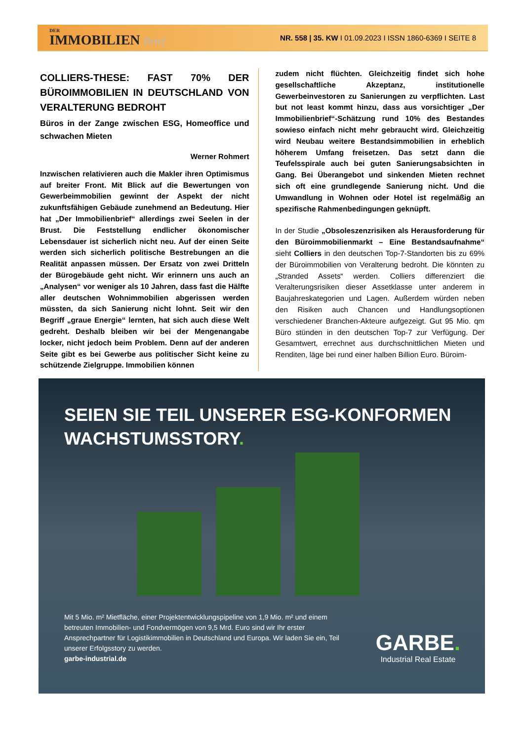DER
IMMOBILIEN Brief
NR. 558 | 35. KW I 01.09.2023 I ISSN 1860-6369 I SEITE 8
COLLIERS-THESE: FAST 70% DER BÜROIMMOBILIEN IN DEUTSCHLAND VON VERALTERUNG BEDROHT
Büros in der Zange zwischen ESG, Homeoffice und schwachen Mieten
Werner Rohmert
Inzwischen relativieren auch die Makler ihren Optimismus auf breiter Front. Mit Blick auf die Bewertungen von Gewerbeimmobilien gewinnt der Aspekt der nicht zukunftsfähigen Gebäude zunehmend an Bedeutung. Hier hat „Der Immobilienbrief“ allerdings zwei Seelen in der Brust. Die Feststellung endlicher ökonomischer Lebensdauer ist sicherlich nicht neu. Auf der einen Seite werden sich sicherlich politische Bestrebungen an die Realität anpassen müssen. Der Ersatz von zwei Dritteln der Bürogebäude geht nicht. Wir erinnern uns auch an „Analysen“ vor weniger als 10 Jahren, dass fast die Hälfte aller deutschen Wohnimmobilien abgerissen werden müssten, da sich Sanierung nicht lohnt. Seit wir den Begriff „graue Energie“ lernten, hat sich auch diese Welt gedreht. Deshalb bleiben wir bei der Mengenangabe locker, nicht jedoch beim Problem. Denn auf der anderen Seite gibt es bei Gewerbe aus politischer Sicht keine zu schützende Zielgruppe. Immobilien können
zudem nicht flüchten. Gleichzeitig findet sich hohe gesellschaftliche Akzeptanz, institutionelle Gewerbeinvestoren zu Sanierungen zu verpflichten. Last but not least kommt hinzu, dass aus vorsichtiger „Der Immobilienbrief“-Schätzung rund 10% des Bestandes sowieso einfach nicht mehr gebraucht wird. Gleichzeitig wird Neubau weitere Bestandsimmobilien in erheblich höherem Umfang freisetzen. Das setzt dann die Teufelsspirale auch bei guten Sanierungsabsichten in Gang. Bei Überangebot und sinkenden Mieten rechnet sich oft eine grundlegende Sanierung nicht. Und die Umwandlung in Wohnen oder Hotel ist regelmäßig an spezifische Rahmenbedingungen geknüpft.
In der Studie „Obsoleszenzrisiken als Herausforderung für den Büroimmobilienmarkt – Eine Bestandsaufnahme“ sieht Colliers in den deutschen Top-7-Standorten bis zu 69% der Büroimmobilien von Veralterung bedroht. Die könnten zu „Stranded Assets“ werden. Colliers differenziert die Veralterungsrisiken dieser Assetklasse unter anderem in Baujahreskategorien und Lagen. Außerdem würden neben den Risiken auch Chancen und Handlungsoptionen verschiedener Branchen-Akteure aufgezeigt. Gut 95 Mio. qm Büro stünden in den deutschen Top-7 zur Verfügung. Der Gesamtwert, errechnet aus durchschnittlichen Mieten und Renditen, läge bei rund einer halben Billion Euro. Büroim-
SEIEN SIE TEIL UNSERER ESG-KONFORMEN
WACHSTUMSSTORY.
Mit 5 Mio. m² Mietfläche, einer Projektentwicklungspipeline von 1,9 Mio. m² und einem betreuten Immobilien- und Fondvermögen von 9,5 Mrd. Euro sind wir Ihr erster Ansprechpartner für Logistikimmobilien in Deutschland und Europa. Wir laden Sie ein, Teil unserer Erfolgsstory zu werden.
garbe-industrial.de
GARBE.
Industrial Real Estate